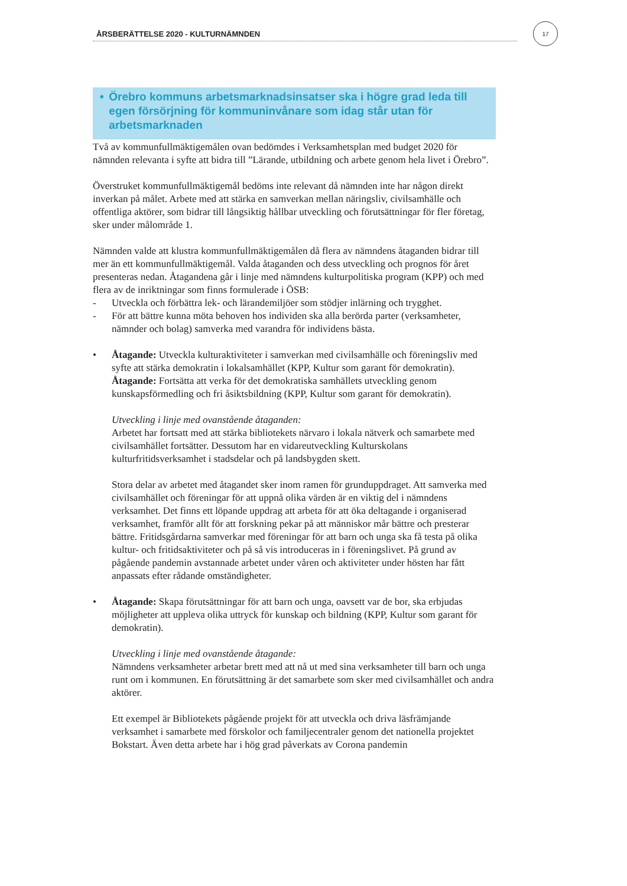17
ÅRSBERÄTTELSE 2020 - KULTURNÄMNDEN
• Örebro kommuns arbetsmarknadsinsatser ska i högre grad leda till egen försörjning för kommuninvånare som idag står utan för arbetsmarknaden
Två av kommunfullmäktigemålen ovan bedömdes i Verksamhetsplan med budget 2020 för nämnden relevanta i syfte att bidra till ”Lärande, utbildning och arbete genom hela livet i Örebro”.
Överstruket kommunfullmäktigemål bedöms inte relevant då nämnden inte har någon direkt inverkan på målet. Arbete med att stärka en samverkan mellan näringsliv, civilsamhälle och offentliga aktörer, som bidrar till långsiktig hållbar utveckling och förutsättningar för fler företag, sker under målområde 1.
Nämnden valde att klustra kommunfullmäktigemålen då flera av nämndens åtaganden bidrar till mer än ett kommunfullmäktigemål. Valda åtaganden och dess utveckling och prognos för året presenteras nedan. Åtagandena går i linje med nämndens kulturpolitiska program (KPP) och med flera av de inriktningar som finns formulerade i ÖSB:
- Utveckla och förbättra lek- och lärandemiljöer som stödjer inlärning och trygghet.
- För att bättre kunna möta behoven hos individen ska alla berörda parter (verksamheter, nämnder och bolag) samverka med varandra för individens bästa.
• Åtagande: Utveckla kulturaktiviteter i samverkan med civilsamhälle och föreningsliv med syfte att stärka demokratin i lokalsamhället (KPP, Kultur som garant för demokratin).
Åtagande: Fortsätta att verka för det demokratiska samhällets utveckling genom kunskapsförmedling och fri åsiktsbildning (KPP, Kultur som garant för demokratin).
Utveckling i linje med ovanstående åtaganden:
Arbetet har fortsatt med att stärka bibliotekets närvaro i lokala nätverk och samarbete med civilsamhället fortsätter. Dessutom har en vidareutveckling Kulturskolans kulturfritidsverksamhet i stadsdelar och på landsbygden skett.
Stora delar av arbetet med åtagandet sker inom ramen för grunduppdraget. Att samverka med civilsamhället och föreningar för att uppnå olika värden är en viktig del i nämndens verksamhet. Det finns ett löpande uppdrag att arbeta för att öka deltagande i organiserad verksamhet, framför allt för att forskning pekar på att människor mår bättre och presterar bättre. Fritidsgårdarna samverkar med föreningar för att barn och unga ska få testa på olika kultur- och fritidsaktiviteter och på så vis introduceras in i föreningslivet. På grund av pågående pandemin avstannade arbetet under våren och aktiviteter under hösten har fått anpassats efter rådande omständigheter.
• Åtagande: Skapa förutsättningar för att barn och unga, oavsett var de bor, ska erbjudas möjligheter att uppleva olika uttryck för kunskap och bildning (KPP, Kultur som garant för demokratin).
Utveckling i linje med ovanstående åtagande:
Nämndens verksamheter arbetar brett med att nå ut med sina verksamheter till barn och unga runt om i kommunen. En förutsättning är det samarbete som sker med civilsamhället och andra aktörer.
Ett exempel är Bibliotekets pågående projekt för att utveckla och driva läsfrämjande verksamhet i samarbete med förskolor och familjecentraler genom det nationella projektet Bokstart. Även detta arbete har i hög grad påverkats av Corona pandemin